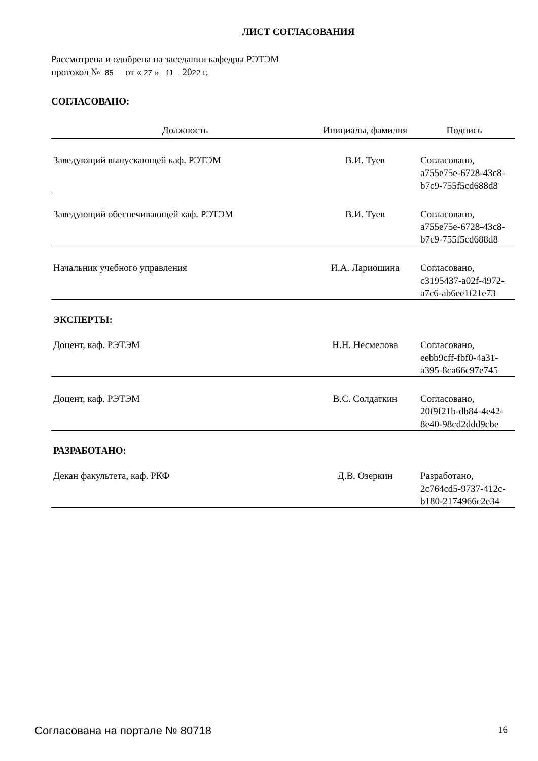ЛИСТ СОГЛАСОВАНИЯ
Рассмотрена и одобрена на заседании кафедры РЭТЭМ
протокол № 85 от « 27 » 11 2022 г.
СОГЛАСОВАНО:
| Должность | Инициалы, фамилия | Подпись |
| --- | --- | --- |
| Заведующий выпускающей каф. РЭТЭМ | В.И. Туев | Согласовано, a755e75e-6728-43c8- b7c9-755f5cd688d8 |
| Заведующий обеспечивающей каф. РЭТЭМ | В.И. Туев | Согласовано, a755e75e-6728-43c8- b7c9-755f5cd688d8 |
| Начальник учебного управления | И.А. Лариошина | Согласовано, c3195437-a02f-4972- a7c6-ab6ee1f21e73 |
ЭКСПЕРТЫ:
| Доцент, каф. РЭТЭМ | Н.Н. Несмелова | Согласовано, eebb9cff-fbf0-4a31- a395-8ca66c97e745 |
| Доцент, каф. РЭТЭМ | В.С. Солдаткин | Согласовано, 20f9f21b-db84-4e42- 8e40-98cd2ddd9cbe |
РАЗРАБОТАНО:
| Декан факультета, каф. РКФ | Д.В. Озеркин | Разработано, 2c764cd5-9737-412c- b180-2174966c2e34 |
Согласована на портале № 80718 16